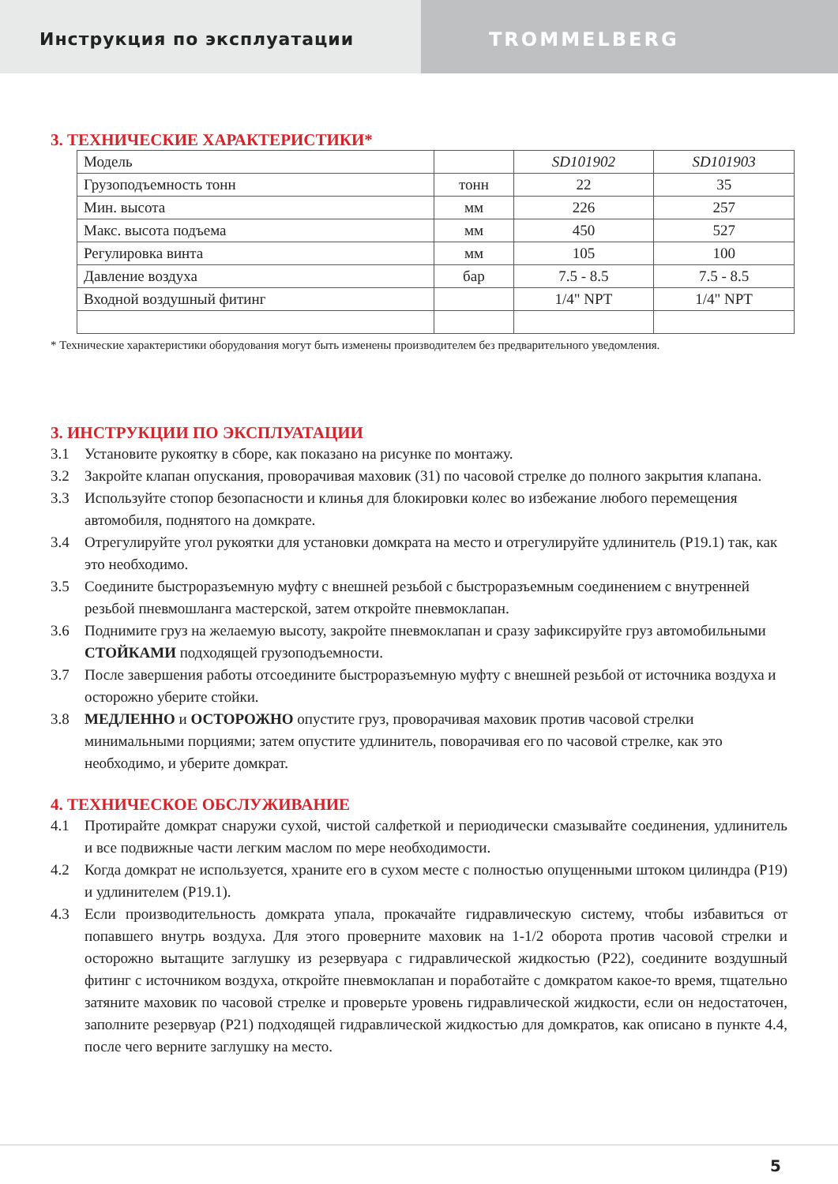Инструкция по эксплуатации TROMMELBERG
3. ТЕХНИЧЕСКИЕ ХАРАКТЕРИСТИКИ*
| Модель | | SD101902 | SD101903 |
| Грузоподъемность тонн | тонн | 22 | 35 |
| Мин. высота | мм | 226 | 257 |
| Макс. высота подъема | мм | 450 | 527 |
| Регулировка винта | мм | 105 | 100 |
| Давление воздуха | бар | 7.5 - 8.5 | 7.5 - 8.5 |
| Входной воздушный фитинг | | 1/4" NPT | 1/4" NPT |
* Технические характеристики оборудования могут быть изменены производителем без предварительного уведомления.
3. ИНСТРУКЦИИ ПО ЭКСПЛУАТАЦИИ
3.1 Установите рукоятку в сборе, как показано на рисунке по монтажу.
3.2 Закройте клапан опускания, проворачивая маховик (31) по часовой стрелке до полного закрытия клапана.
3.3 Используйте стопор безопасности и клинья для блокировки колес во избежание любого перемещения автомобиля, поднятого на домкрате.
3.4 Отрегулируйте угол рукоятки для установки домкрата на место и отрегулируйте удлинитель (P19.1) так, как это необходимо.
3.5 Соедините быстроразъемную муфту с внешней резьбой с быстроразъемным соединением с внутренней резьбой пневмошланга мастерской, затем откройте пневмоклапан.
3.6 Поднимите груз на желаемую высоту, закройте пневмоклапан и сразу зафиксируйте груз автомобильными СТОЙКАМИ подходящей грузоподъемности.
3.7 После завершения работы отсоедините быстроразъемную муфту с внешней резьбой от источника воздуха и осторожно уберите стойки.
3.8 МЕДЛЕННО и ОСТОРОЖНО опустите груз, проворачивая маховик против часовой стрелки минимальными порциями; затем опустите удлинитель, поворачивая его по часовой стрелке, как это необходимо, и уберите домкрат.
4. ТЕХНИЧЕСКОЕ ОБСЛУЖИВАНИЕ
4.1 Протирайте домкрат снаружи сухой, чистой салфеткой и периодически смазывайте соединения, удлинитель и все подвижные части легким маслом по мере необходимости.
4.2 Когда домкрат не используется, храните его в сухом месте с полностью опущенными штоком цилиндра (P19) и удлинителем (P19.1).
4.3 Если производительность домкрата упала, прокачайте гидравлическую систему, чтобы избавиться от попавшего внутрь воздуха. Для этого проверните маховик на 1-1/2 оборота против часовой стрелки и осторожно вытащите заглушку из резервуара с гидравлической жидкостью (P22), соедините воздушный фитинг с источником воздуха, откройте пневмоклапан и поработайте с домкратом какое-то время, тщательно затяните маховик по часовой стрелке и проверьте уровень гидравлической жидкости, если он недостаточен, заполните резервуар (P21) подходящей гидравлической жидкостью для домкратов, как описано в пункте 4.4, после чего верните заглушку на место.
5